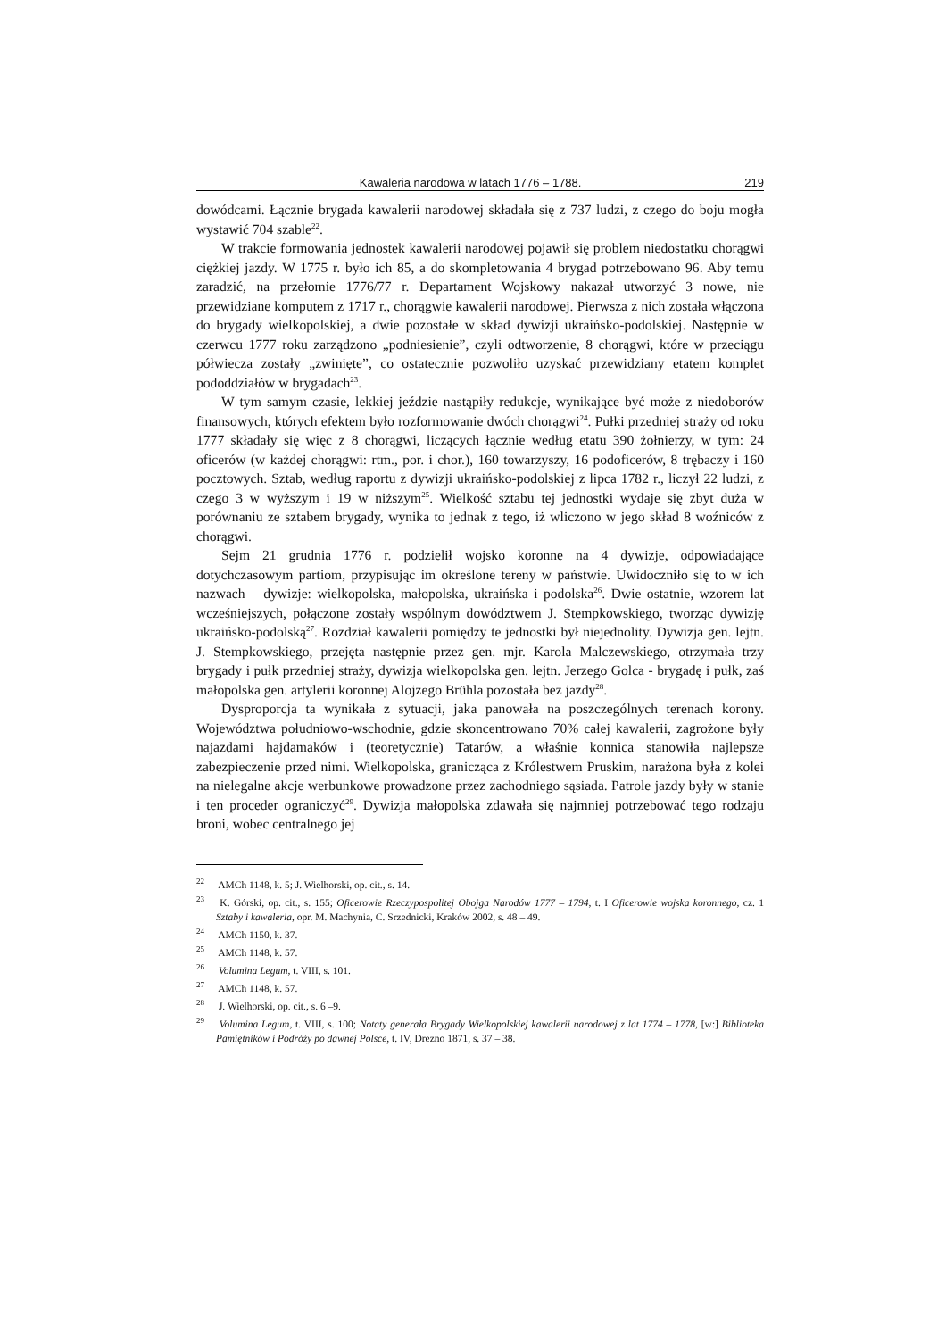Kawaleria narodowa w latach 1776 – 1788. 219
dowódcami. Łącznie brygada kawalerii narodowej składała się z 737 ludzi, z czego do boju mogła wystawić 704 szable<sup>22</sup>.
W trakcie formowania jednostek kawalerii narodowej pojawił się problem niedostatku chorągwi ciężkiej jazdy. W 1775 r. było ich 85, a do skompletowania 4 brygad potrzebowano 96. Aby temu zaradzić, na przełomie 1776/77 r. Departament Wojskowy nakazał utworzyć 3 nowe, nie przewidziane komputem z 1717 r., chorągwie kawalerii narodowej. Pierwsza z nich została włączona do brygady wielkopolskiej, a dwie pozostałe w skład dywizji ukraińsko-podolskiej. Następnie w czerwcu 1777 roku zarządzono „podniesienie”, czyli odtworzenie, 8 chorągwi, które w przeciągu półwiecza zostały „zwinięte”, co ostatecznie pozwoliło uzyskać przewidziany etatem komplet pododdziałów w brygadach<sup>23</sup>.
W tym samym czasie, lekkiej jeździe nastąpiły redukcje, wynikające być może z niedoborów finansowych, których efektem było rozformowanie dwóch chorągwi<sup>24</sup>. Pułki przedniej straży od roku 1777 składały się więc z 8 chorągwi, liczących łącznie według etatu 390 żołnierzy, w tym: 24 oficerów (w każdej chorągwi: rtm., por. i chor.), 160 towarzyszy, 16 podoficerów, 8 trębaczy i 160 pocztowych. Sztab, według raportu z dywizji ukraińsko-podolskiej z lipca 1782 r., liczył 22 ludzi, z czego 3 w wyższym i 19 w niższym<sup>25</sup>. Wielkość sztabu tej jednostki wydaje się zbyt duża w porównaniu ze sztabem brygady, wynika to jednak z tego, iż wliczono w jego skład 8 woźniców z chorągwi.
Sejm 21 grudnia 1776 r. podzielił wojsko koronne na 4 dywizje, odpowiadające dotychczasowym partiom, przypisując im określone tereny w państwie. Uwidoczniło się to w ich nazwach – dywizje: wielkopolska, małopolska, ukraińska i podolska<sup>26</sup>. Dwie ostatnie, wzorem lat wcześniejszych, połączone zostały wspólnym dowództwem J. Stempkowskiego, tworząc dywizję ukraińsko-podolską<sup>27</sup>. Rozdział kawalerii pomiędzy te jednostki był niejednolity. Dywizja gen. lejtn. J. Stempkowskiego, przejęta następnie przez gen. mjr. Karola Malczewskiego, otrzymała trzy brygady i pułk przedniej straży, dywizja wielkopolska gen. lejtn. Jerzego Golca - brygadę i pułk, zaś małopolska gen. artylerii koronnej Alojzego Brühla pozostała bez jazdy<sup>28</sup>.
Dysproporcja ta wynikała z sytuacji, jaka panowała na poszczególnych terenach korony. Województwa południowo-wschodnie, gdzie skoncentrowano 70% całej kawalerii, zagrożone były najazdami hajdamaków i (teoretycznie) Tatarów, a właśnie konnica stanowiła najlepsze zabezpieczenie przed nimi. Wielkopolska, granicząca z Królestwem Pruskim, narażona była z kolei na nielegalne akcje werbunkowe prowadzone przez zachodniego sąsiada. Patrole jazdy były w stanie i ten proceder ograniczyć<sup>29</sup>. Dywizja małopolska zdawała się najmniej potrzebować tego rodzaju broni, wobec centralnego jej
<sup>22</sup> AMCh 1148, k. 5; J. Wielhorski, op. cit., s. 14.
<sup>23</sup> K. Górski, op. cit., s. 155; Oficerowie Rzeczypospolitej Obojga Narodów 1777 – 1794, t. I Oficerowie wojska koronnego, cz. 1 Sztaby i kawaleria, opr. M. Machynia, C. Srzednicki, Kraków 2002, s. 48 – 49.
<sup>24</sup> AMCh 1150, k. 37.
<sup>25</sup> AMCh 1148, k. 57.
<sup>26</sup> Volumina Legum, t. VIII, s. 101.
<sup>27</sup> AMCh 1148, k. 57.
<sup>28</sup> J. Wielhorski, op. cit., s. 6 –9.
<sup>29</sup> Volumina Legum, t. VIII, s. 100; Notaty generała Brygady Wielkopolskiej kawalerii narodowej z lat 1774 – 1778, [w:] Biblioteka Pamiętników i Podróży po dawnej Polsce, t. IV, Drezno 1871, s. 37 – 38.